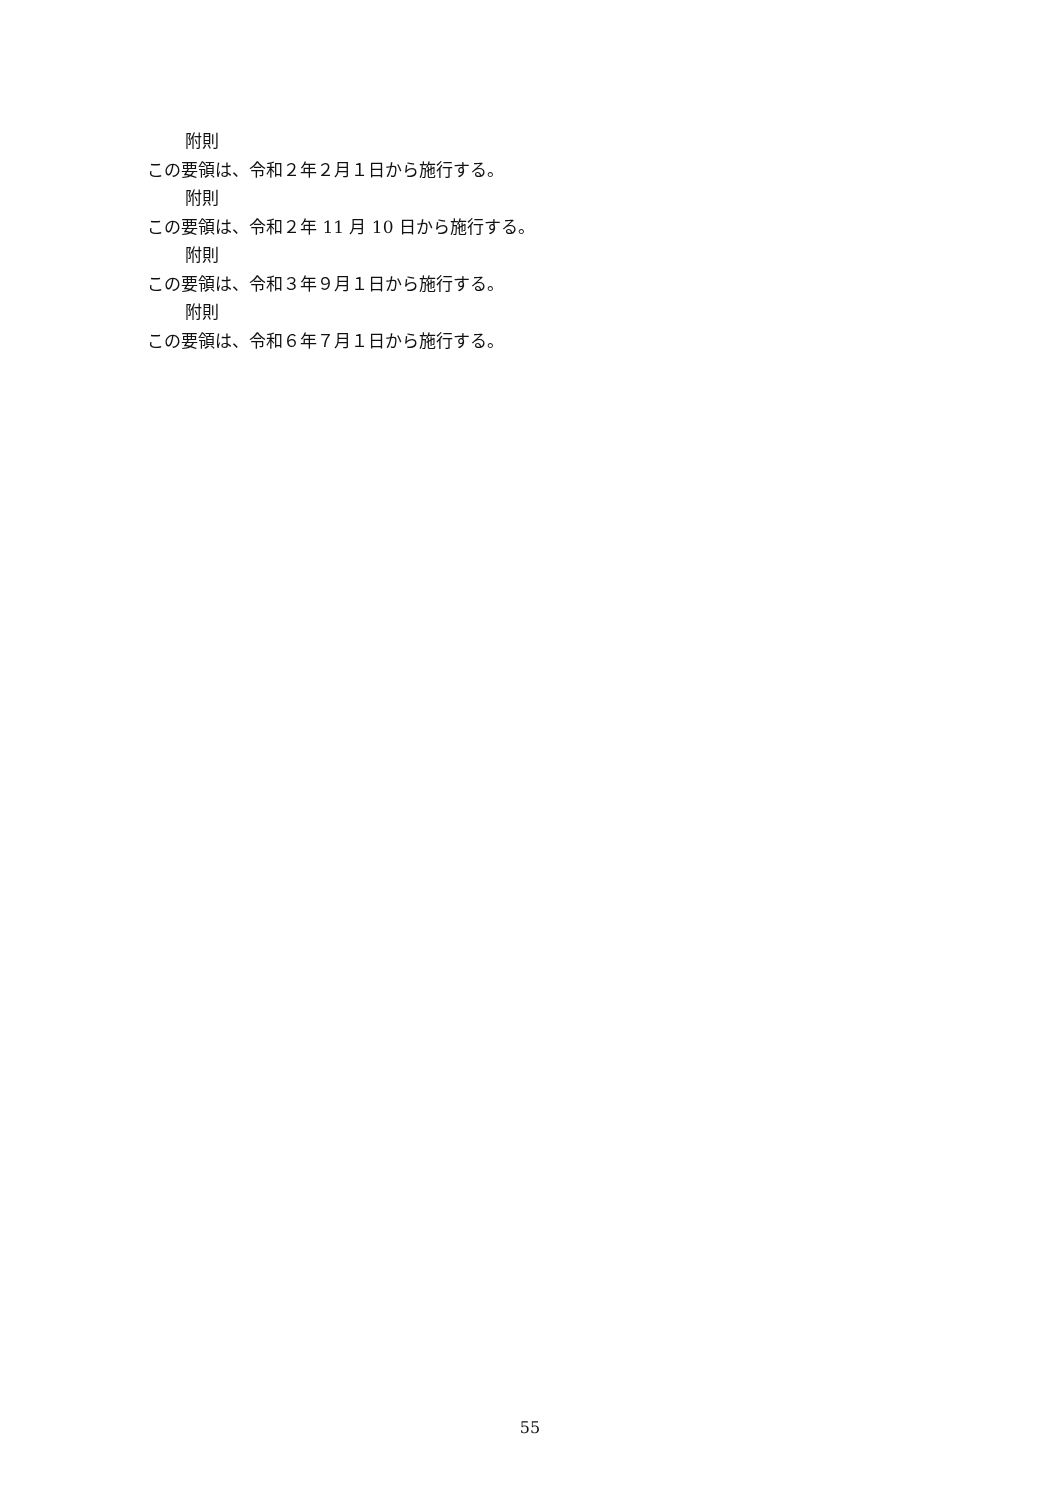附則
この要領は、令和２年２月１日から施行する。
附則
この要領は、令和２年 11 月 10 日から施行する。
附則
この要領は、令和３年９月１日から施行する。
附則
この要領は、令和６年７月１日から施行する。
55